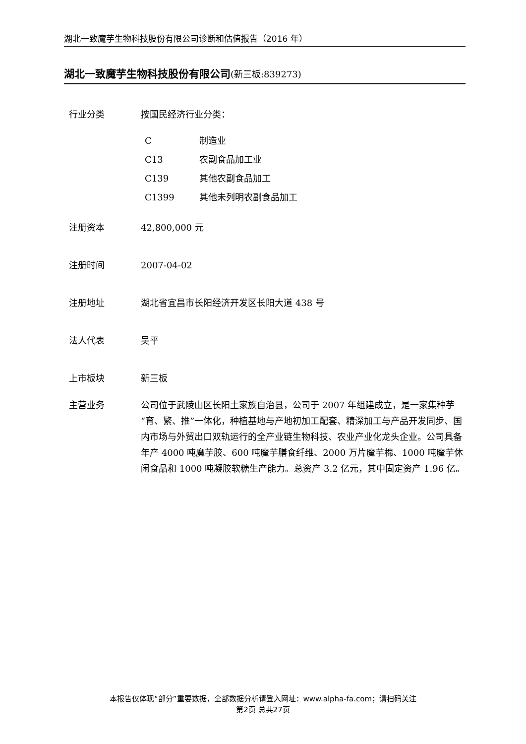湖北一致魔芋生物科技股份有限公司诊断和估值报告（2016 年）
湖北一致魔芋生物科技股份有限公司(新三板:839273)
行业分类 按国民经济行业分类：
| C | 制造业 |
| C13 | 农副食品加工业 |
| C139 | 其他农副食品加工 |
| C1399 | 其他未列明农副食品加工 |
注册资本 42,800,000 元
注册时间 2007-04-02
注册地址 湖北省宜昌市长阳经济开发区长阳大道 438 号
法人代表 吴平
上市板块 新三板
主营业务 公司位于武陵山区长阳土家族自治县，公司于 2007 年组建成立，是一家集种芋“育、繁、推”一体化，种植基地与产地初加工配套、精深加工与产品开发同步、国内市场与外贸出口双轨运行的全产业链生物科技、农业产业化龙头企业。公司具备年产 4000 吨魔芋胶、600 吨魔芋膳食纤维、2000 万片魔芋棉、1000 吨魔芋休闲食品和 1000 吨凝胶软糖生产能力。总资产 3.2 亿元，其中固定资产 1.96 亿。
本报告仅体现“部分”重要数据，全部数据分析请登入网址：www.alpha-fa.com；请扫码关注
第2页 总共27页